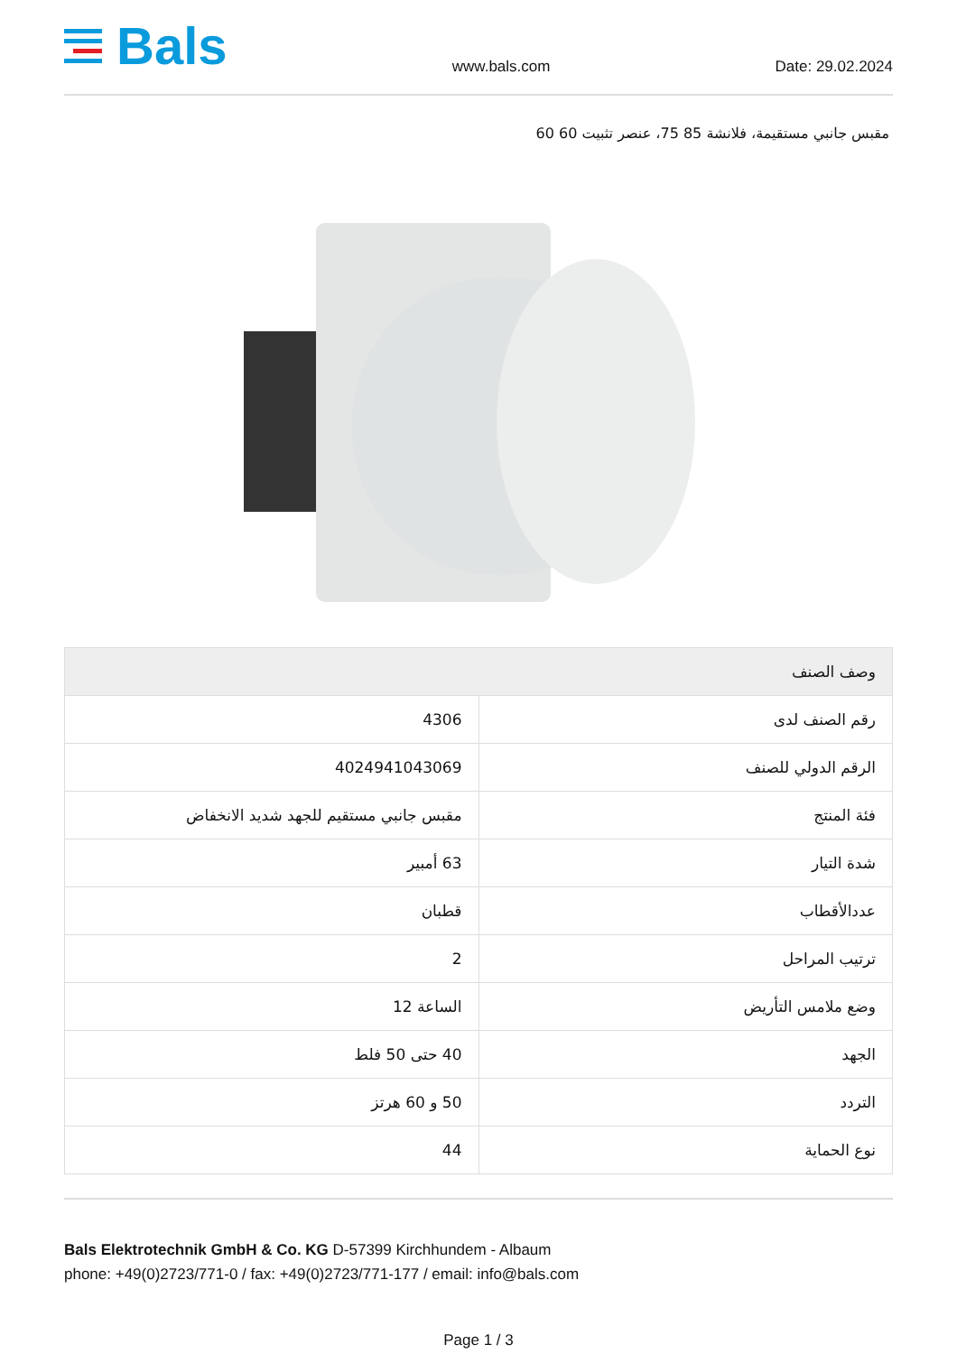Bals
www.bals.com
Date: 29.02.2024
مقبس جانبي مستقيمة، فلانشة 85 75، عنصر تثبيت 60 60
| وصف الصنف | |
| --- | --- |
| رقم الصنف لدى | 4306 |
| الرقم الدولي للصنف | 4024941043069 |
| فئة المنتج | مقبس جانبي مستقيم للجهد شديد الانخفاض |
| شدة التيار | 63 أمبير |
| عددالأقطاب | قطبان |
| ترتيب المراحل | 2 |
| وضع ملامس التأريض | الساعة 12 |
| الجهد | 40 حتى 50 فلط |
| التردد | 50 و 60 هرتز |
| نوع الحماية | 44 |
Bals Elektrotechnik GmbH & Co. KG D-57399 Kirchhundem - Albaum
phone: +49(0)2723/771-0 / fax: +49(0)2723/771-177 / email: info@bals.com
Page 1 / 3